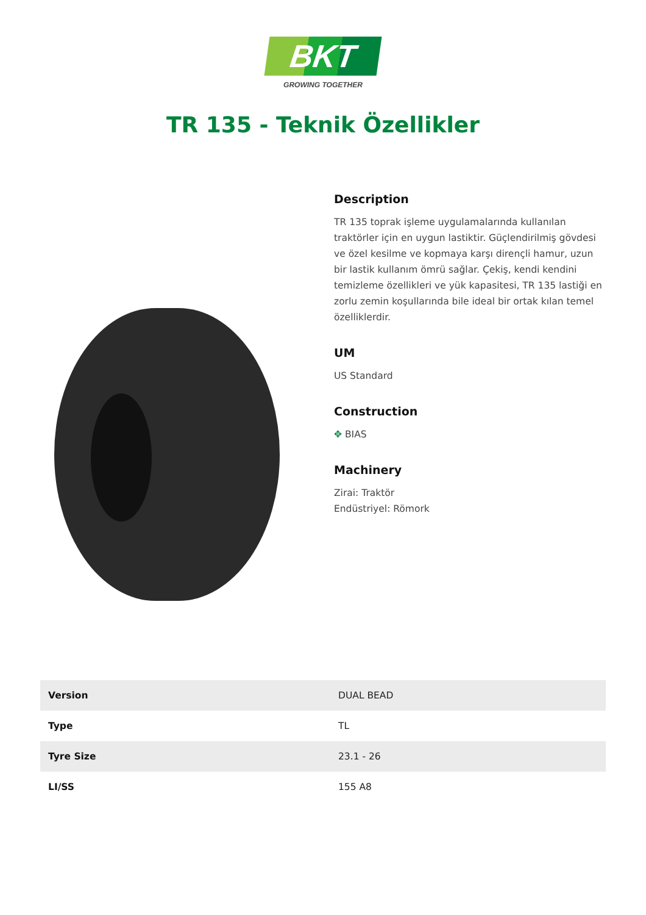BKT
GROWING TOGETHER
TR 135 - Teknik Özellikler
Description
TR 135 toprak işleme uygulamalarında kullanılan traktörler için en uygun lastiktir. Güçlendirilmiş gövdesi ve özel kesilme ve kopmaya karşı dirençli hamur, uzun bir lastik kullanım ömrü sağlar. Çekiş, kendi kendini temizleme özellikleri ve yük kapasitesi, TR 135 lastiği en zorlu zemin koşullarında bile ideal bir ortak kılan temel özelliklerdir.
UM
US Standard
Construction
✥ BIAS
Machinery
Zirai: Traktör
Endüstriyel: Römork
| Version | DUAL BEAD |
| Type | TL |
| Tyre Size | 23.1 - 26 |
| LI/SS | 155 A8 |